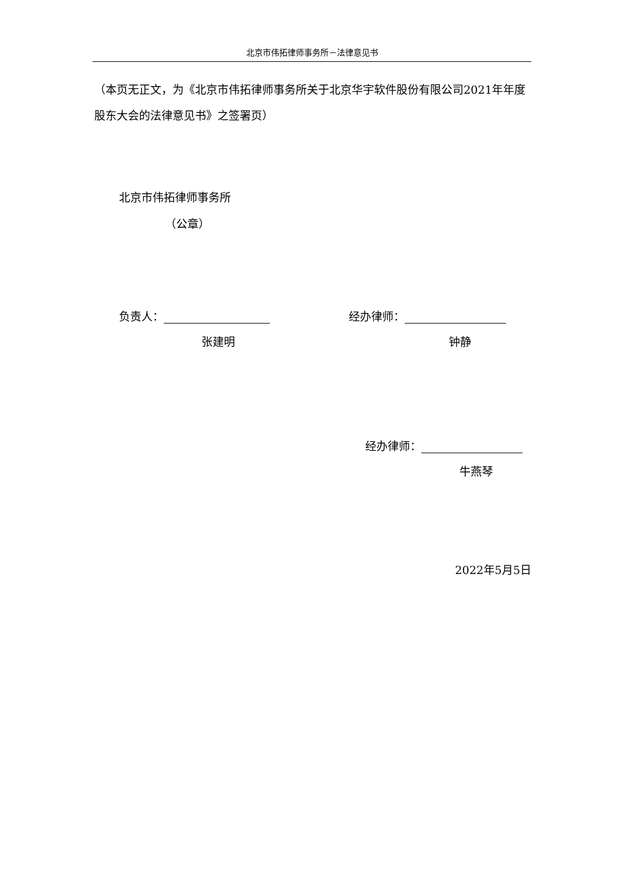北京市伟拓律师事务所－法律意见书
（本页无正文，为《北京市伟拓律师事务所关于北京华宇软件股份有限公司2021年年度股东大会的法律意见书》之签署页）
北京市伟拓律师事务所
（公章）
负责人：
张建明
经办律师：
钟静
经办律师：
牛燕琴
2022年5月5日